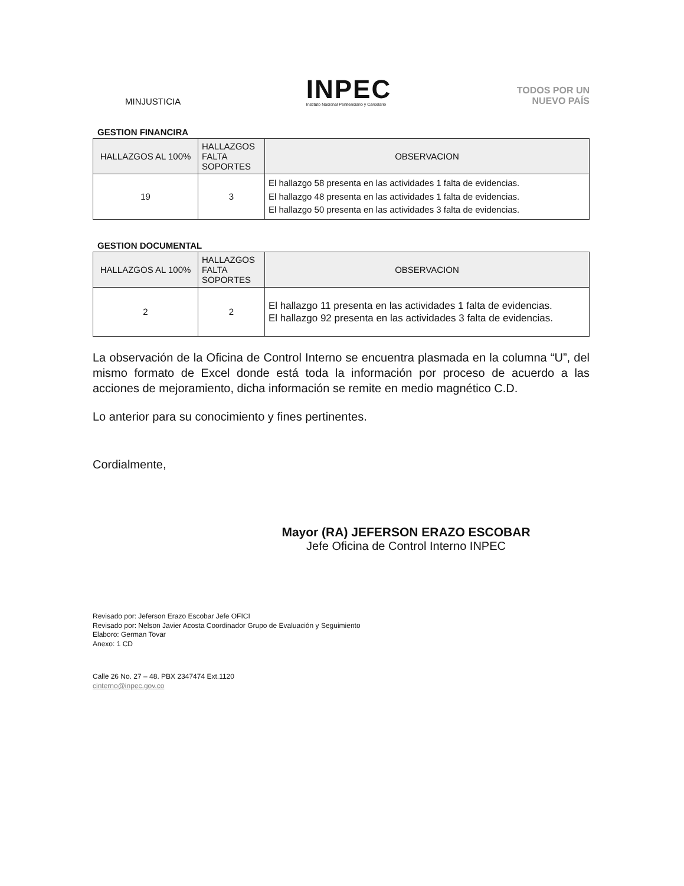MINJUSTICIA
INPEC
Instituto Nacional Penitenciario y Carcelario
TODOS POR UN
NUEVO PAÍS
GESTION FINANCIRA
| HALLAZGOS AL 100% | HALLAZGOS FALTA SOPORTES | OBSERVACION |
| --- | --- | --- |
| 19 | 3 | El hallazgo 58 presenta en las actividades 1 falta de evidencias. El hallazgo 48 presenta en las actividades 1 falta de evidencias. El hallazgo 50 presenta en las actividades 3 falta de evidencias. |
GESTION DOCUMENTAL
| HALLAZGOS AL 100% | HALLAZGOS FALTA SOPORTES | OBSERVACION |
| --- | --- | --- |
| 2 | 2 | El hallazgo 11 presenta en las actividades 1 falta de evidencias. El hallazgo 92 presenta en las actividades 3 falta de evidencias. |
La observación de la Oficina de Control Interno se encuentra plasmada en la columna “U”, del mismo formato de Excel donde está toda la información por proceso de acuerdo a las acciones de mejoramiento, dicha información se remite en medio magnético C.D.
Lo anterior para su conocimiento y fines pertinentes.
Cordialmente,
Mayor (RA) JEFERSON ERAZO ESCOBAR
Jefe Oficina de Control Interno INPEC
Revisado por: Jeferson Erazo Escobar Jefe OFICI
Revisado por: Nelson Javier Acosta Coordinador Grupo de Evaluación y Seguimiento
Elaboro: German Tovar
Anexo: 1 CD
Calle 26 No. 27 – 48. PBX 2347474 Ext.1120
cinterno@inpec.gov.co